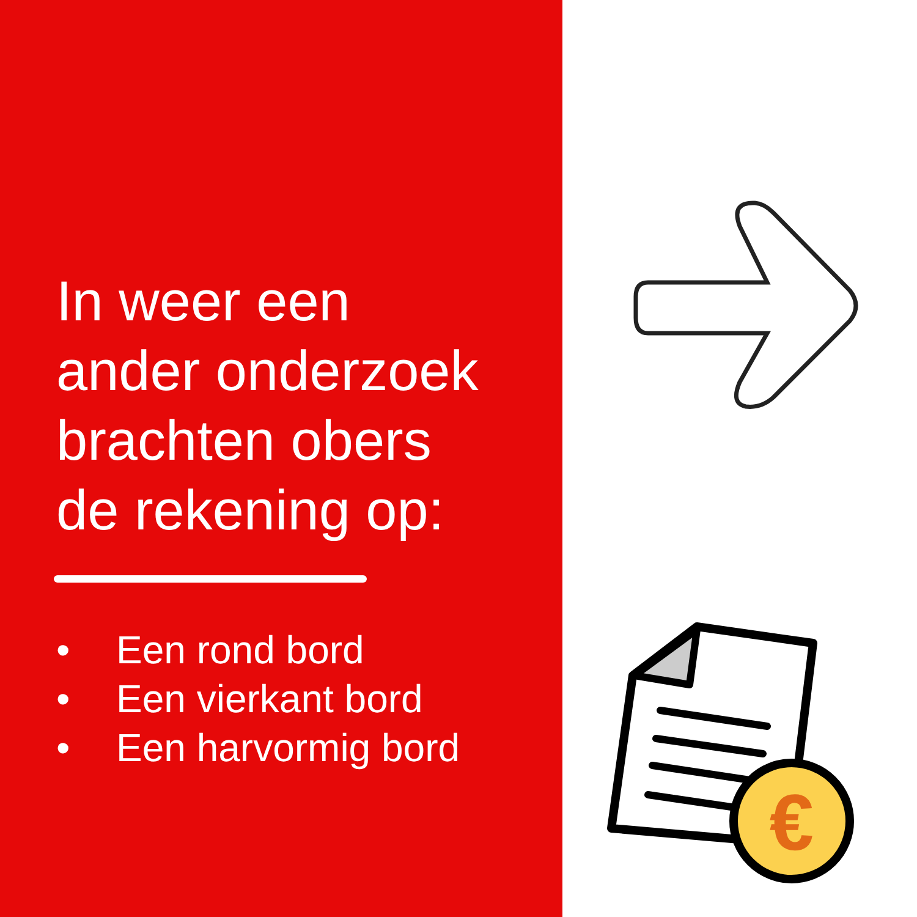In weer een
ander onderzoek
brachten obers
de rekening op:
• Een rond bord
• Een vierkant bord
• Een harvormig bord
€